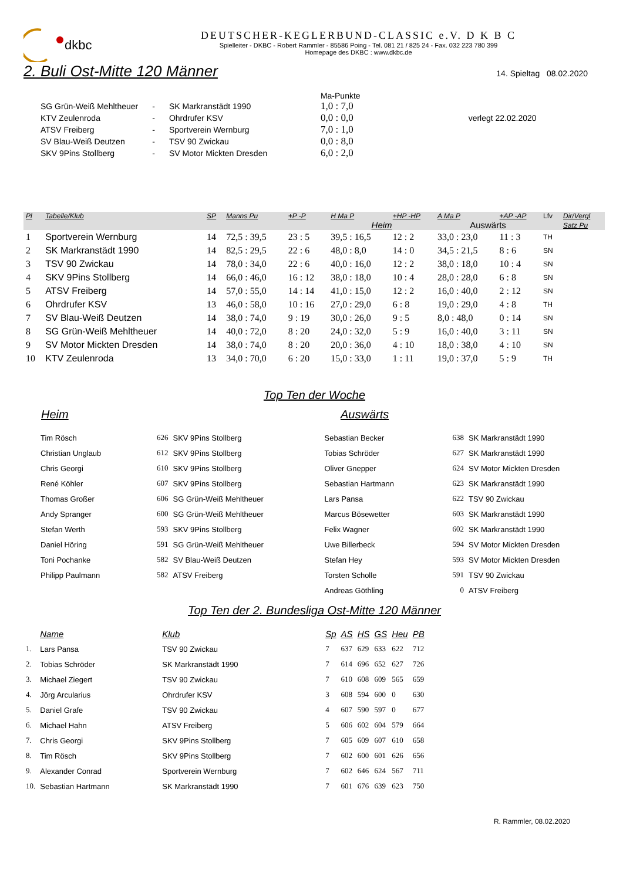dkbc
DEUTSCHER-KEGLERBUND-CLASSIC e.V. D K B C
Spielleiter - DKBC - Robert Rammler - 85586 Poing - Tel. 081 21 / 825 24 - Fax. 032 223 780 399
Homepage des DKBC : www.dkbc.de
2. Buli Ost-Mitte 120 Männer
14. Spieltag 08.02.2020
| | | | Ma-Punkte | |
| SG Grün-Weiß Mehltheuer | - | SK Markranstädt 1990 | 1,0 : 7,0 | |
| KTV Zeulenroda | - | Ohrdrufer KSV | 0,0 : 0,0 | verlegt 22.02.2020 |
| ATSV Freiberg | - | Sportverein Wernburg | 7,0 : 1,0 | |
| SV Blau-Weiß Deutzen | - | TSV 90 Zwickau | 0,0 : 8,0 | |
| SKV 9Pins Stollberg | - | SV Motor Mickten Dresden | 6,0 : 2,0 | |
| Pl | Tabelle/Klub | SP | Manns Pu | +P -P | H Ma P | +HP -HP | A Ma P | +AP -AP | Lfv | Dir/Vergl |
| --- | --- | --- | --- | --- | --- | --- | --- | --- | --- | --- |
| | | | | | Heim | | Auswärts | | | Satz Pu |
| 1 | Sportverein Wernburg | 14 | 72,5 : 39,5 | 23 : 5 | 39,5 : 16,5 | 12 : 2 | 33,0 : 23,0 | 11 : 3 | TH | |
| 2 | SK Markranstädt 1990 | 14 | 82,5 : 29,5 | 22 : 6 | 48,0 : 8,0 | 14 : 0 | 34,5 : 21,5 | 8 : 6 | SN | |
| 3 | TSV 90 Zwickau | 14 | 78,0 : 34,0 | 22 : 6 | 40,0 : 16,0 | 12 : 2 | 38,0 : 18,0 | 10 : 4 | SN | |
| 4 | SKV 9Pins Stollberg | 14 | 66,0 : 46,0 | 16 : 12 | 38,0 : 18,0 | 10 : 4 | 28,0 : 28,0 | 6 : 8 | SN | |
| 5 | ATSV Freiberg | 14 | 57,0 : 55,0 | 14 : 14 | 41,0 : 15,0 | 12 : 2 | 16,0 : 40,0 | 2 : 12 | SN | |
| 6 | Ohrdrufer KSV | 13 | 46,0 : 58,0 | 10 : 16 | 27,0 : 29,0 | 6 : 8 | 19,0 : 29,0 | 4 : 8 | TH | |
| 7 | SV Blau-Weiß Deutzen | 14 | 38,0 : 74,0 | 9 : 19 | 30,0 : 26,0 | 9 : 5 | 8,0 : 48,0 | 0 : 14 | SN | |
| 8 | SG Grün-Weiß Mehltheuer | 14 | 40,0 : 72,0 | 8 : 20 | 24,0 : 32,0 | 5 : 9 | 16,0 : 40,0 | 3 : 11 | SN | |
| 9 | SV Motor Mickten Dresden | 14 | 38,0 : 74,0 | 8 : 20 | 20,0 : 36,0 | 4 : 10 | 18,0 : 38,0 | 4 : 10 | SN | |
| 10 | KTV Zeulenroda | 13 | 34,0 : 70,0 | 6 : 20 | 15,0 : 33,0 | 1 : 11 | 19,0 : 37,0 | 5 : 9 | TH | |
Top Ten der Woche
Heim Auswärts
| Tim Rösch | 626 | SKV 9Pins Stollberg | Sebastian Becker | 638 | SK Markranstädt 1990 |
| Christian Unglaub | 612 | SKV 9Pins Stollberg | Tobias Schröder | 627 | SK Markranstädt 1990 |
| Chris Georgi | 610 | SKV 9Pins Stollberg | Oliver Gnepper | 624 | SV Motor Mickten Dresden |
| René Köhler | 607 | SKV 9Pins Stollberg | Sebastian Hartmann | 623 | SK Markranstädt 1990 |
| Thomas Großer | 606 | SG Grün-Weiß Mehltheuer | Lars Pansa | 622 | TSV 90 Zwickau |
| Andy Spranger | 600 | SG Grün-Weiß Mehltheuer | Marcus Bösewetter | 603 | SK Markranstädt 1990 |
| Stefan Werth | 593 | SKV 9Pins Stollberg | Felix Wagner | 602 | SK Markranstädt 1990 |
| Daniel Höring | 591 | SG Grün-Weiß Mehltheuer | Uwe Billerbeck | 594 | SV Motor Mickten Dresden |
| Toni Pochanke | 582 | SV Blau-Weiß Deutzen | Stefan Hey | 593 | SV Motor Mickten Dresden |
| Philipp Paulmann | 582 | ATSV Freiberg | Torsten Scholle | 591 | TSV 90 Zwickau |
| | | | Andreas Göthling | 0 | ATSV Freiberg |
Top Ten der 2. Bundesliga Ost-Mitte 120 Männer
| | Name | Klub | Sp | AS | HS | GS | Heu | PB |
| 1. | Lars Pansa | TSV 90 Zwickau | 7 | 637 | 629 | 633 | 622 | 712 |
| 2. | Tobias Schröder | SK Markranstädt 1990 | 7 | 614 | 696 | 652 | 627 | 726 |
| 3. | Michael Ziegert | TSV 90 Zwickau | 7 | 610 | 608 | 609 | 565 | 659 |
| 4. | Jörg Arcularius | Ohrdrufer KSV | 3 | 608 | 594 | 600 | 0 | 630 |
| 5. | Daniel Grafe | TSV 90 Zwickau | 4 | 607 | 590 | 597 | 0 | 677 |
| 6. | Michael Hahn | ATSV Freiberg | 5 | 606 | 602 | 604 | 579 | 664 |
| 7. | Chris Georgi | SKV 9Pins Stollberg | 7 | 605 | 609 | 607 | 610 | 658 |
| 8. | Tim Rösch | SKV 9Pins Stollberg | 7 | 602 | 600 | 601 | 626 | 656 |
| 9. | Alexander Conrad | Sportverein Wernburg | 7 | 602 | 646 | 624 | 567 | 711 |
| 10. | Sebastian Hartmann | SK Markranstädt 1990 | 7 | 601 | 676 | 639 | 623 | 750 |
R. Rammler, 08.02.2020